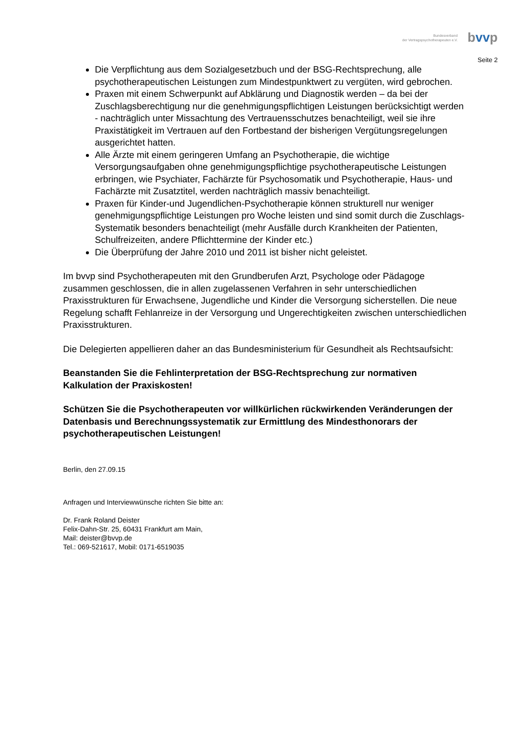Bundesverband
der Vertragspsychotherapeuten e.V.
bvvp
Seite 2
Die Verpflichtung aus dem Sozialgesetzbuch und der BSG-Rechtsprechung, alle psychotherapeutischen Leistungen zum Mindestpunktwert zu vergüten, wird gebrochen.
Praxen mit einem Schwerpunkt auf Abklärung und Diagnostik werden – da bei der Zuschlagsberechtigung nur die genehmigungspflichtigen Leistungen berücksichtigt werden - nachträglich unter Missachtung des Vertrauensschutzes benachteiligt, weil sie ihre Praxistätigkeit im Vertrauen auf den Fortbestand der bisherigen Vergütungsregelungen ausgerichtet hatten.
Alle Ärzte mit einem geringeren Umfang an Psychotherapie, die wichtige Versorgungsaufgaben ohne genehmigungspflichtige psychotherapeutische Leistungen erbringen, wie Psychiater, Fachärzte für Psychosomatik und Psychotherapie, Haus- und Fachärzte mit Zusatztitel, werden nachträglich massiv benachteiligt.
Praxen für Kinder-und Jugendlichen-Psychotherapie können strukturell nur weniger genehmigungspflichtige Leistungen pro Woche leisten und sind somit durch die Zuschlags-Systematik besonders benachteiligt (mehr Ausfälle durch Krankheiten der Patienten, Schulfreizeiten, andere Pflichttermine der Kinder etc.)
Die Überprüfung der Jahre 2010 und 2011 ist bisher nicht geleistet.
Im bvvp sind Psychotherapeuten mit den Grundberufen Arzt, Psychologe oder Pädagoge zusammen geschlossen, die in allen zugelassenen Verfahren in sehr unterschiedlichen Praxisstrukturen für Erwachsene, Jugendliche und Kinder die Versorgung sicherstellen. Die neue Regelung schafft Fehlanreize in der Versorgung und Ungerechtigkeiten zwischen unterschiedlichen Praxisstrukturen.
Die Delegierten appellieren daher an das Bundesministerium für Gesundheit als Rechtsaufsicht:
Beanstanden Sie die Fehlinterpretation der BSG-Rechtsprechung zur normativen Kalkulation der Praxiskosten!
Schützen Sie die Psychotherapeuten vor willkürlichen rückwirkenden Veränderungen der Datenbasis und Berechnungssystematik zur Ermittlung des Mindesthonorars der psychotherapeutischen Leistungen!
Berlin, den 27.09.15
Anfragen und Interviewwünsche richten Sie bitte an:
Dr. Frank Roland Deister
Felix-Dahn-Str. 25, 60431 Frankfurt am Main,
Mail: deister@bvvp.de
Tel.: 069-521617, Mobil: 0171-6519035